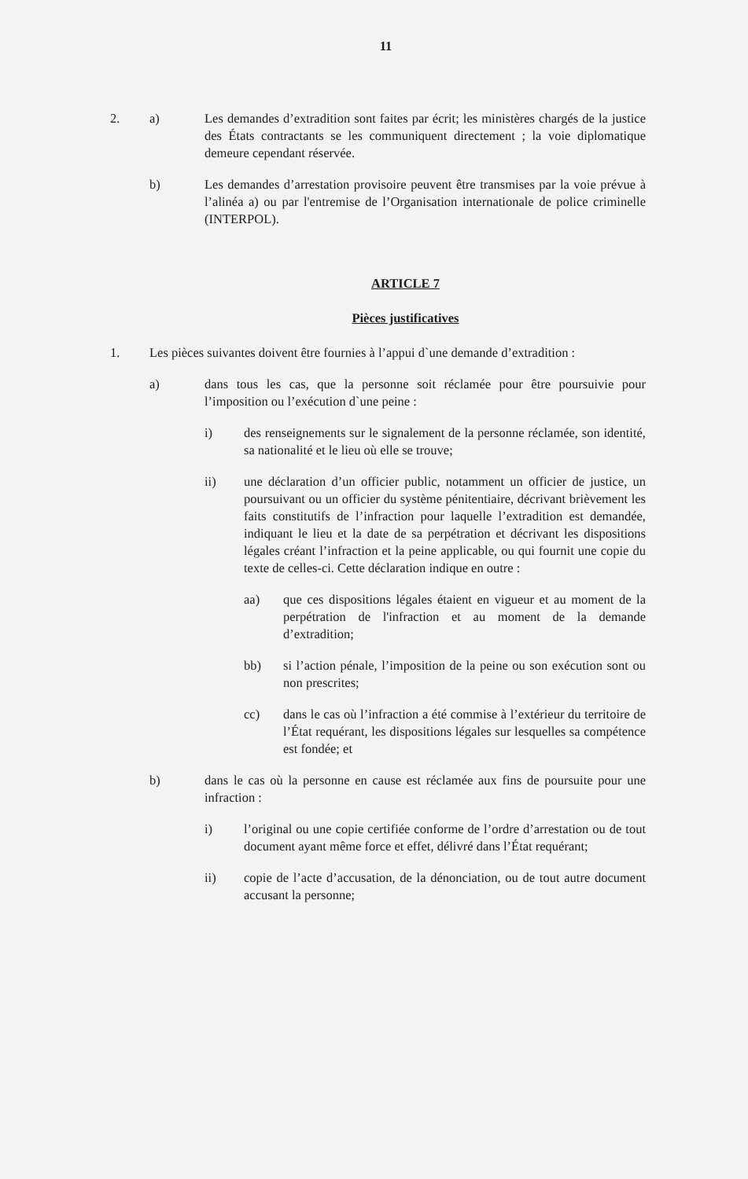11
2. a) Les demandes d’extradition sont faites par écrit; les ministères chargés de la justice des États contractants se les communiquent directement ; la voie diplomatique demeure cependant réservée.
b) Les demandes d’arrestation provisoire peuvent être transmises par la voie prévue à l’alinéa a) ou par l'entremise de l’Organisation internationale de police criminelle (INTERPOL).
ARTICLE 7
Pièces justificatives
1. Les pièces suivantes doivent être fournies à l’appui d`une demande d’extradition :
a) dans tous les cas, que la personne soit réclamée pour être poursuivie pour l’imposition ou l’exécution d`une peine :
i) des renseignements sur le signalement de la personne réclamée, son identité, sa nationalité et le lieu où elle se trouve;
ii) une déclaration d’un officier public, notamment un officier de justice, un poursuivant ou un officier du système pénitentiaire, décrivant brièvement les faits constitutifs de l’infraction pour laquelle l’extradition est demandée, indiquant le lieu et la date de sa perpétration et décrivant les dispositions légales créant l’infraction et la peine applicable, ou qui fournit une copie du texte de celles-ci. Cette déclaration indique en outre :
aa) que ces dispositions légales étaient en vigueur et au moment de la perpétration de l'infraction et au moment de la demande d’extradition;
bb) si l’action pénale, l’imposition de la peine ou son exécution sont ou non prescrites;
cc) dans le cas où l’infraction a été commise à l’extérieur du territoire de l’État requérant, les dispositions légales sur lesquelles sa compétence est fondée; et
b) dans le cas où la personne en cause est réclamée aux fins de poursuite pour une infraction :
i) l’original ou une copie certifiée conforme de l’ordre d’arrestation ou de tout document ayant même force et effet, délivré dans l’État requérant;
ii) copie de l’acte d’accusation, de la dénonciation, ou de tout autre document accusant la personne;